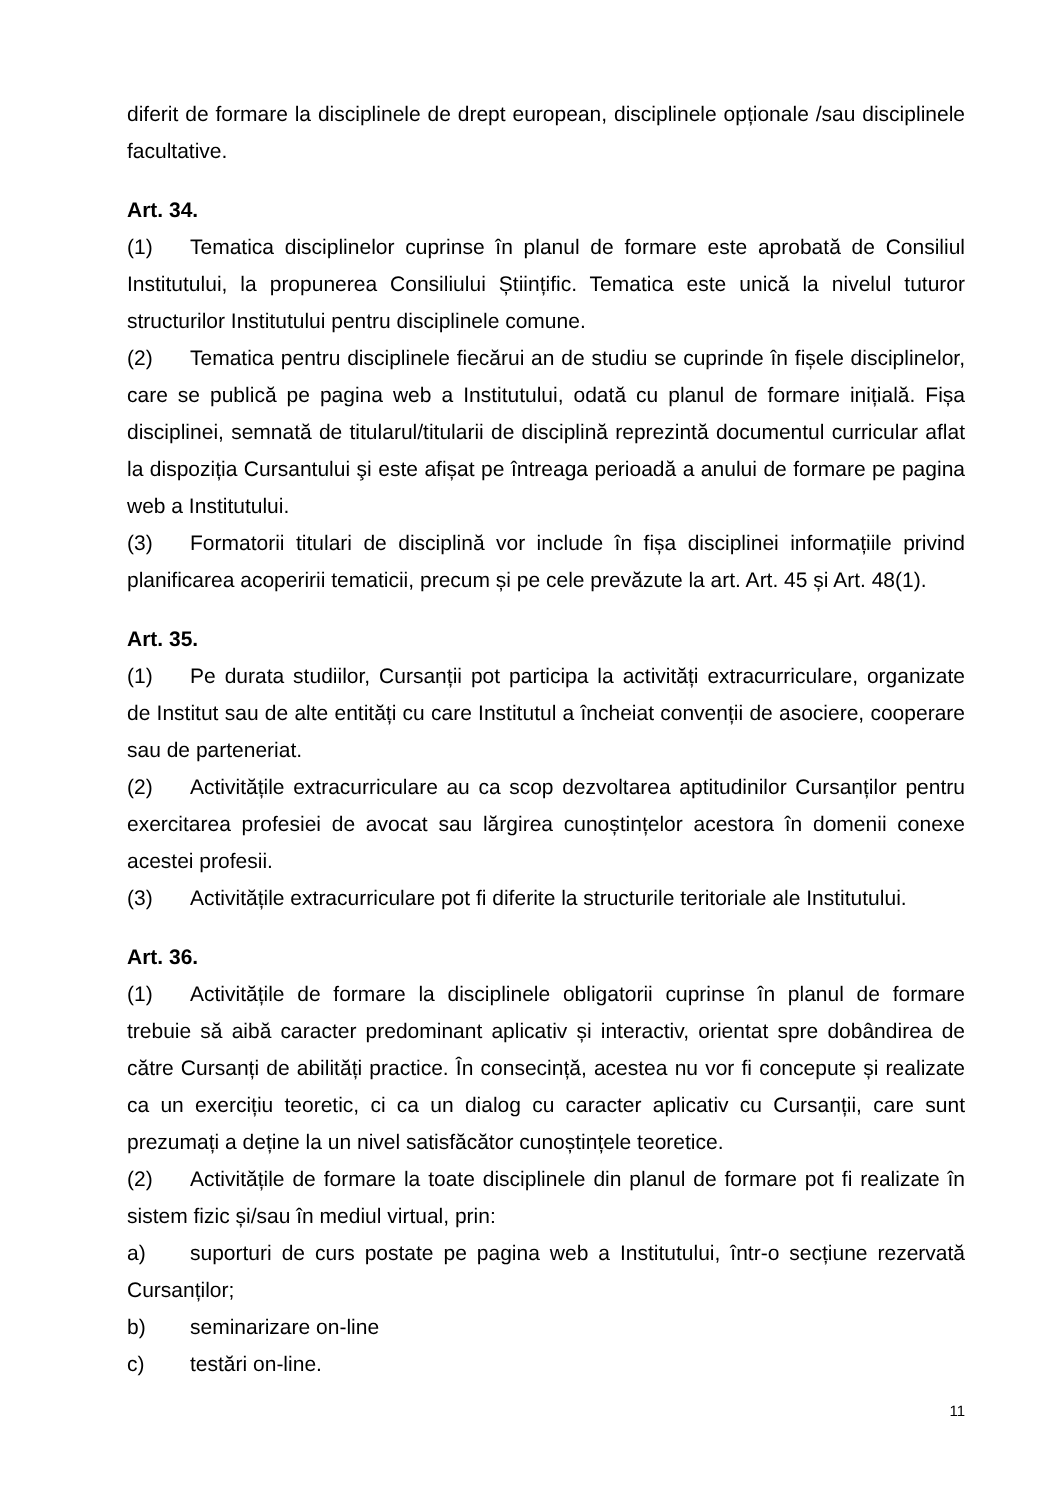diferit de formare la disciplinele de drept european, disciplinele opționale /sau disciplinele facultative.
Art. 34.
(1) Tematica disciplinelor cuprinse în planul de formare este aprobată de Consiliul Institutului, la propunerea Consiliului Științific. Tematica este unică la nivelul tuturor structurilor Institutului pentru disciplinele comune.
(2) Tematica pentru disciplinele fiecărui an de studiu se cuprinde în fișele disciplinelor, care se publică pe pagina web a Institutului, odată cu planul de formare inițială. Fișa disciplinei, semnată de titularul/titularii de disciplină reprezintă documentul curricular aflat la dispoziția Cursantului şi este afișat pe întreaga perioadă a anului de formare pe pagina web a Institutului.
(3) Formatorii titulari de disciplină vor include în fișa disciplinei informațiile privind planificarea acoperirii tematicii, precum și pe cele prevăzute la art. Art. 45 și Art. 48(1).
Art. 35.
(1) Pe durata studiilor, Cursanții pot participa la activități extracurriculare, organizate de Institut sau de alte entități cu care Institutul a încheiat convenții de asociere, cooperare sau de parteneriat.
(2) Activitățile extracurriculare au ca scop dezvoltarea aptitudinilor Cursanților pentru exercitarea profesiei de avocat sau lărgirea cunoștințelor acestora în domenii conexe acestei profesii.
(3) Activitățile extracurriculare pot fi diferite la structurile teritoriale ale Institutului.
Art. 36.
(1) Activitățile de formare la disciplinele obligatorii cuprinse în planul de formare trebuie să aibă caracter predominant aplicativ și interactiv, orientat spre dobândirea de către Cursanți de abilități practice. În consecință, acestea nu vor fi concepute și realizate ca un exercițiu teoretic, ci ca un dialog cu caracter aplicativ cu Cursanții, care sunt prezumați a deține la un nivel satisfăcător cunoștințele teoretice.
(2) Activitățile de formare la toate disciplinele din planul de formare pot fi realizate în sistem fizic și/sau în mediul virtual, prin:
a) suporturi de curs postate pe pagina web a Institutului, într-o secțiune rezervată Cursanților;
b) seminarizare on-line
c) testări on-line.
11